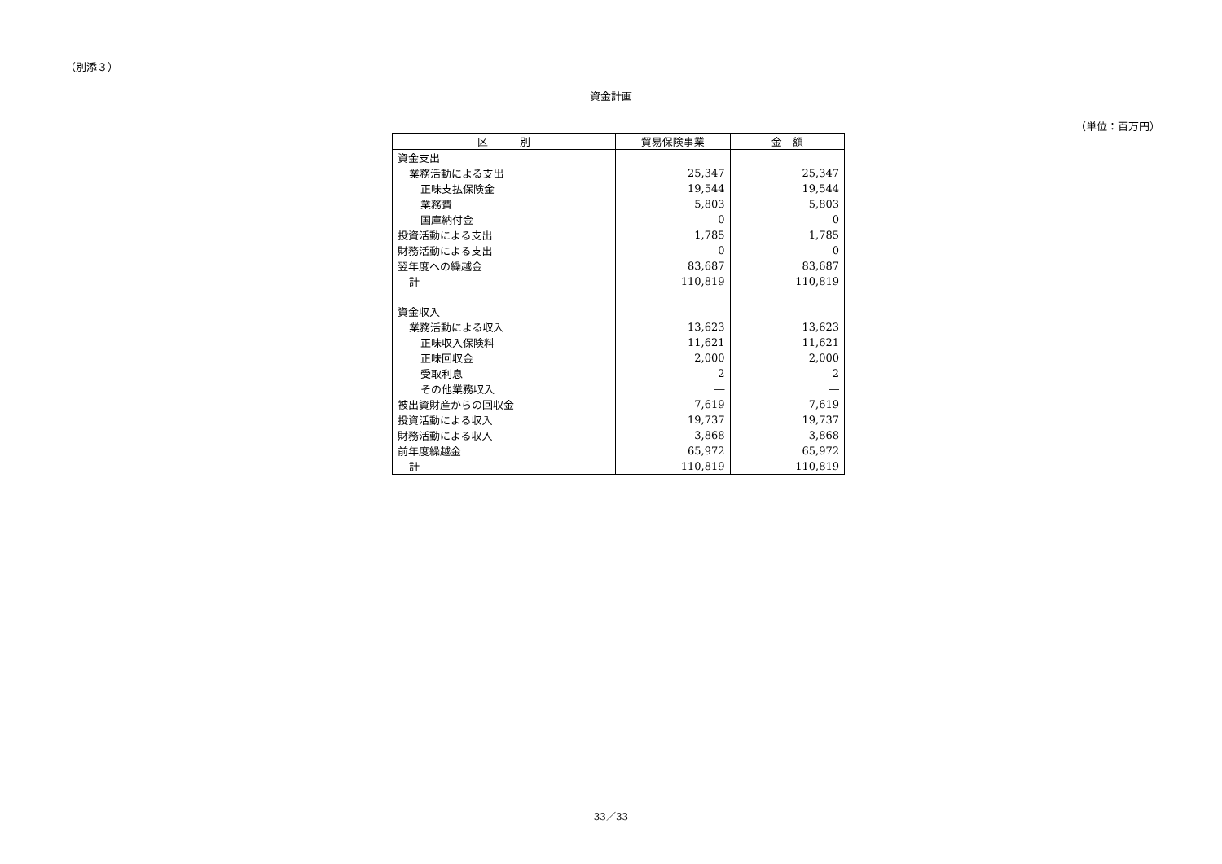（別添３）
資金計画
（単位：百万円）
| 区 別 | 貿易保険事業 | 金 額 |
| --- | --- | --- |
| 資金支出 | | |
| 業務活動による支出 | 25,347 | 25,347 |
| 正味支払保険金 | 19,544 | 19,544 |
| 業務費 | 5,803 | 5,803 |
| 国庫納付金 | 0 | 0 |
| 投資活動による支出 | 1,785 | 1,785 |
| 財務活動による支出 | 0 | 0 |
| 翌年度への繰越金 | 83,687 | 83,687 |
| 計 | 110,819 | 110,819 |
| 資金収入 | | |
| 業務活動による収入 | 13,623 | 13,623 |
| 正味収入保険料 | 11,621 | 11,621 |
| 正味回収金 | 2,000 | 2,000 |
| 受取利息 | 2 | 2 |
| その他業務収入 | ― | ― |
| 被出資財産からの回収金 | 7,619 | 7,619 |
| 投資活動による収入 | 19,737 | 19,737 |
| 財務活動による収入 | 3,868 | 3,868 |
| 前年度繰越金 | 65,972 | 65,972 |
| 計 | 110,819 | 110,819 |
33／33